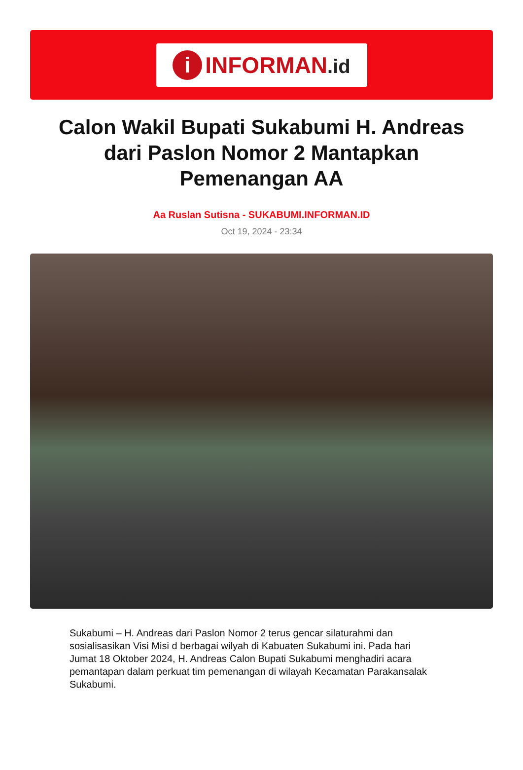i
INFORMAN.id
Calon Wakil Bupati Sukabumi H. Andreas dari Paslon Nomor 2 Mantapkan Pemenangan AA
Aa Ruslan Sutisna - SUKABUMI.INFORMAN.ID
Oct 19, 2024 - 23:34
Sukabumi – H. Andreas dari Paslon Nomor 2 terus gencar silaturahmi dan sosialisasikan Visi Misi d berbagai wilyah di Kabuaten Sukabumi ini. Pada hari Jumat 18 Oktober 2024, H. Andreas Calon Bupati Sukabumi menghadiri acara pemantapan dalam perkuat tim pemenangan di wilayah Kecamatan Parakansalak Sukabumi.